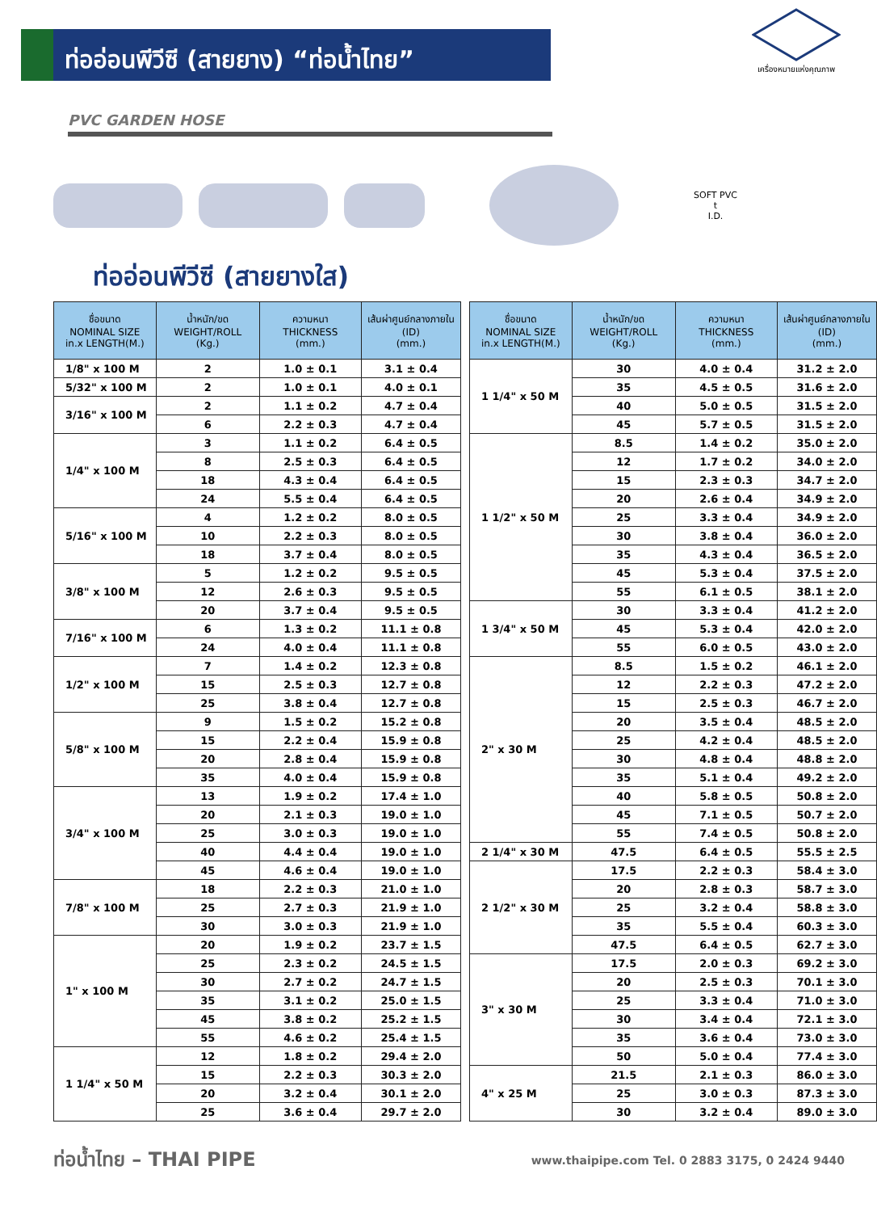ท่ออ่อนพีวีซี (สายยาง) “ท่อน้ำไทย”
เครื่องหมายแห่งคุณภาพ
PVC GARDEN HOSE
SOFT PVC
t
I.D.
ท่ออ่อนพีวีซี (สายยางใส)
| ชื่อขนาด NOMINAL SIZE in.x LENGTH(M.) | น้ำหนัก/ขด WEIGHT/ROLL (Kg.) | ความหนา THICKNESS (mm.) | เส้นผ่าศูนย์กลางภายใน (ID) (mm.) |
| --- | --- | --- | --- |
| 1/8" x 100 M | 2 | 1.0 ± 0.1 | 3.1 ± 0.4 |
| 5/32" x 100 M | 2 | 1.0 ± 0.1 | 4.0 ± 0.1 |
| 3/16" x 100 M | 2 | 1.1 ± 0.2 | 4.7 ± 0.4 |
| | 6 | 2.2 ± 0.3 | 4.7 ± 0.4 |
| 1/4" x 100 M | 3 | 1.1 ± 0.2 | 6.4 ± 0.5 |
| | 8 | 2.5 ± 0.3 | 6.4 ± 0.5 |
| | 18 | 4.3 ± 0.4 | 6.4 ± 0.5 |
| | 24 | 5.5 ± 0.4 | 6.4 ± 0.5 |
| 5/16" x 100 M | 4 | 1.2 ± 0.2 | 8.0 ± 0.5 |
| | 10 | 2.2 ± 0.3 | 8.0 ± 0.5 |
| | 18 | 3.7 ± 0.4 | 8.0 ± 0.5 |
| 3/8" x 100 M | 5 | 1.2 ± 0.2 | 9.5 ± 0.5 |
| | 12 | 2.6 ± 0.3 | 9.5 ± 0.5 |
| | 20 | 3.7 ± 0.4 | 9.5 ± 0.5 |
| 7/16" x 100 M | 6 | 1.3 ± 0.2 | 11.1 ± 0.8 |
| | 24 | 4.0 ± 0.4 | 11.1 ± 0.8 |
| 1/2" x 100 M | 7 | 1.4 ± 0.2 | 12.3 ± 0.8 |
| | 15 | 2.5 ± 0.3 | 12.7 ± 0.8 |
| | 25 | 3.8 ± 0.4 | 12.7 ± 0.8 |
| 5/8" x 100 M | 9 | 1.5 ± 0.2 | 15.2 ± 0.8 |
| | 15 | 2.2 ± 0.4 | 15.9 ± 0.8 |
| | 20 | 2.8 ± 0.4 | 15.9 ± 0.8 |
| | 35 | 4.0 ± 0.4 | 15.9 ± 0.8 |
| 3/4" x 100 M | 13 | 1.9 ± 0.2 | 17.4 ± 1.0 |
| | 20 | 2.1 ± 0.3 | 19.0 ± 1.0 |
| | 25 | 3.0 ± 0.3 | 19.0 ± 1.0 |
| | 40 | 4.4 ± 0.4 | 19.0 ± 1.0 |
| | 45 | 4.6 ± 0.4 | 19.0 ± 1.0 |
| 7/8" x 100 M | 18 | 2.2 ± 0.3 | 21.0 ± 1.0 |
| | 25 | 2.7 ± 0.3 | 21.9 ± 1.0 |
| | 30 | 3.0 ± 0.3 | 21.9 ± 1.0 |
| 1" x 100 M | 20 | 1.9 ± 0.2 | 23.7 ± 1.5 |
| | 25 | 2.3 ± 0.2 | 24.5 ± 1.5 |
| | 30 | 2.7 ± 0.2 | 24.7 ± 1.5 |
| | 35 | 3.1 ± 0.2 | 25.0 ± 1.5 |
| | 45 | 3.8 ± 0.2 | 25.2 ± 1.5 |
| | 55 | 4.6 ± 0.2 | 25.4 ± 1.5 |
| 1 1/4" x 50 M | 12 | 1.8 ± 0.2 | 29.4 ± 2.0 |
| | 15 | 2.2 ± 0.3 | 30.3 ± 2.0 |
| | 20 | 3.2 ± 0.4 | 30.1 ± 2.0 |
| | 25 | 3.6 ± 0.4 | 29.7 ± 2.0 |
| ชื่อขนาด NOMINAL SIZE in.x LENGTH(M.) | น้ำหนัก/ขด WEIGHT/ROLL (Kg.) | ความหนา THICKNESS (mm.) | เส้นผ่าศูนย์กลางภายใน (ID) (mm.) |
| --- | --- | --- | --- |
| 1 1/4" x 50 M | 30 | 4.0 ± 0.4 | 31.2 ± 2.0 |
| | 35 | 4.5 ± 0.5 | 31.6 ± 2.0 |
| | 40 | 5.0 ± 0.5 | 31.5 ± 2.0 |
| | 45 | 5.7 ± 0.5 | 31.5 ± 2.0 |
| 1 1/2" x 50 M | 8.5 | 1.4 ± 0.2 | 35.0 ± 2.0 |
| | 12 | 1.7 ± 0.2 | 34.0 ± 2.0 |
| | 15 | 2.3 ± 0.3 | 34.7 ± 2.0 |
| | 20 | 2.6 ± 0.4 | 34.9 ± 2.0 |
| | 25 | 3.3 ± 0.4 | 34.9 ± 2.0 |
| | 30 | 3.8 ± 0.4 | 36.0 ± 2.0 |
| | 35 | 4.3 ± 0.4 | 36.5 ± 2.0 |
| | 45 | 5.3 ± 0.4 | 37.5 ± 2.0 |
| | 55 | 6.1 ± 0.5 | 38.1 ± 2.0 |
| 1 3/4" x 50 M | 30 | 3.3 ± 0.4 | 41.2 ± 2.0 |
| | 45 | 5.3 ± 0.4 | 42.0 ± 2.0 |
| | 55 | 6.0 ± 0.5 | 43.0 ± 2.0 |
| 2" x 30 M | 8.5 | 1.5 ± 0.2 | 46.1 ± 2.0 |
| | 12 | 2.2 ± 0.3 | 47.2 ± 2.0 |
| | 15 | 2.5 ± 0.3 | 46.7 ± 2.0 |
| | 20 | 3.5 ± 0.4 | 48.5 ± 2.0 |
| | 25 | 4.2 ± 0.4 | 48.5 ± 2.0 |
| | 30 | 4.8 ± 0.4 | 48.8 ± 2.0 |
| | 35 | 5.1 ± 0.4 | 49.2 ± 2.0 |
| | 40 | 5.8 ± 0.5 | 50.8 ± 2.0 |
| | 45 | 7.1 ± 0.5 | 50.7 ± 2.0 |
| | 55 | 7.4 ± 0.5 | 50.8 ± 2.0 |
| 2 1/4" x 30 M | 47.5 | 6.4 ± 0.5 | 55.5 ± 2.5 |
| 2 1/2" x 30 M | 17.5 | 2.2 ± 0.3 | 58.4 ± 3.0 |
| | 20 | 2.8 ± 0.3 | 58.7 ± 3.0 |
| | 25 | 3.2 ± 0.4 | 58.8 ± 3.0 |
| | 35 | 5.5 ± 0.4 | 60.3 ± 3.0 |
| | 47.5 | 6.4 ± 0.5 | 62.7 ± 3.0 |
| 3" x 30 M | 17.5 | 2.0 ± 0.3 | 69.2 ± 3.0 |
| | 20 | 2.5 ± 0.3 | 70.1 ± 3.0 |
| | 25 | 3.3 ± 0.4 | 71.0 ± 3.0 |
| | 30 | 3.4 ± 0.4 | 72.1 ± 3.0 |
| | 35 | 3.6 ± 0.4 | 73.0 ± 3.0 |
| | 50 | 5.0 ± 0.4 | 77.4 ± 3.0 |
| 4" x 25 M | 21.5 | 2.1 ± 0.3 | 86.0 ± 3.0 |
| | 25 | 3.0 ± 0.3 | 87.3 ± 3.0 |
| | 30 | 3.2 ± 0.4 | 89.0 ± 3.0 |
ท่อน้ำไทย – THAI PIPE www.thaipipe.com Tel. 0 2883 3175, 0 2424 9440